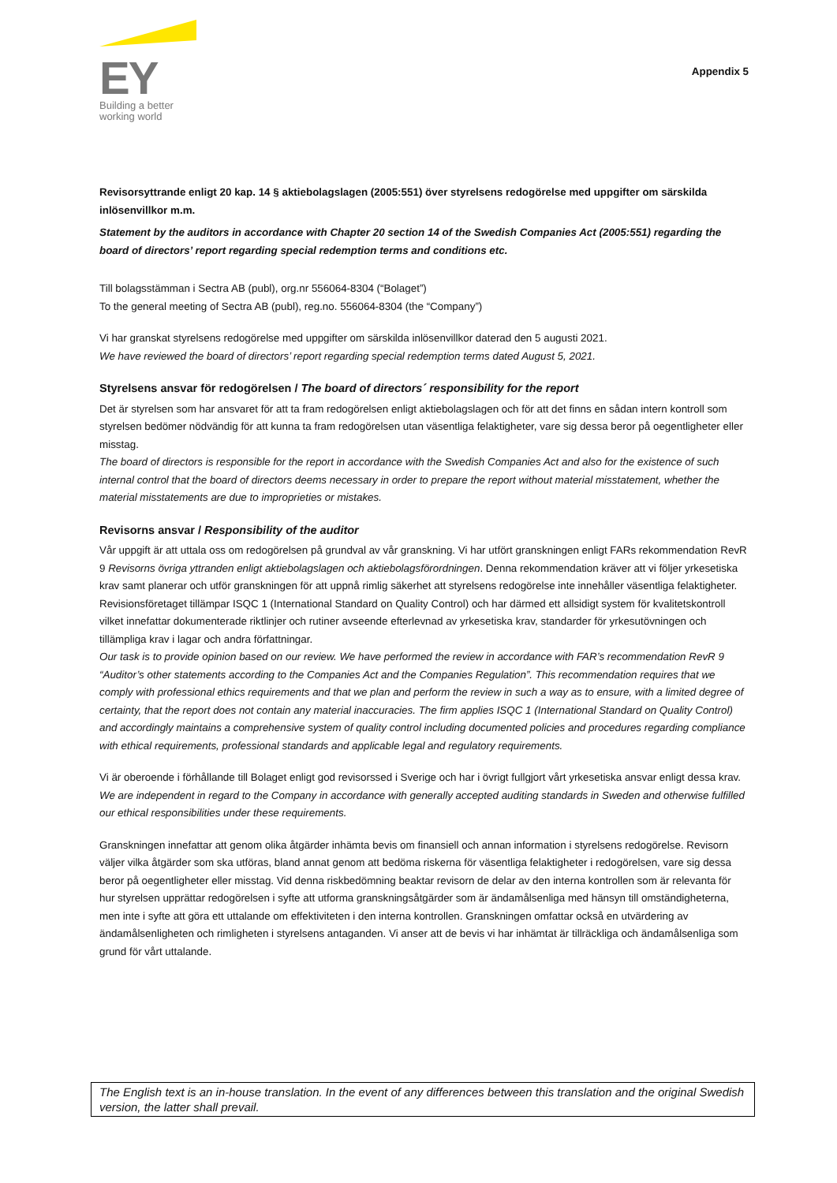EY
Building a better
working world
Appendix 5
Revisorsyttrande enligt 20 kap. 14 § aktiebolagslagen (2005:551) över styrelsens redogörelse med uppgifter om särskilda inlösenvillkor m.m.
Statement by the auditors in accordance with Chapter 20 section 14 of the Swedish Companies Act (2005:551) regarding the board of directors’ report regarding special redemption terms and conditions etc.
Till bolagsstämman i Sectra AB (publ), org.nr 556064-8304 (“Bolaget”)
To the general meeting of Sectra AB (publ), reg.no. 556064-8304 (the “Company”)
Vi har granskat styrelsens redogörelse med uppgifter om särskilda inlösenvillkor daterad den 5 augusti 2021.
We have reviewed the board of directors’ report regarding special redemption terms dated August 5, 2021.
Styrelsens ansvar för redogörelsen / The board of directors´ responsibility for the report
Det är styrelsen som har ansvaret för att ta fram redogörelsen enligt aktiebolagslagen och för att det finns en sådan intern kontroll som styrelsen bedömer nödvändig för att kunna ta fram redogörelsen utan väsentliga felaktigheter, vare sig dessa beror på oegentligheter eller misstag.
The board of directors is responsible for the report in accordance with the Swedish Companies Act and also for the existence of such internal control that the board of directors deems necessary in order to prepare the report without material misstatement, whether the material misstatements are due to improprieties or mistakes.
Revisorns ansvar / Responsibility of the auditor
Vår uppgift är att uttala oss om redogörelsen på grundval av vår granskning. Vi har utfört granskningen enligt FARs rekommendation RevR 9 Revisorns övriga yttranden enligt aktiebolagslagen och aktiebolagsförordningen. Denna rekommendation kräver att vi följer yrkesetiska krav samt planerar och utför granskningen för att uppnå rimlig säkerhet att styrelsens redogörelse inte innehåller väsentliga felaktigheter. Revisionsföretaget tillämpar ISQC 1 (International Standard on Quality Control) och har därmed ett allsidigt system för kvalitetskontroll vilket innefattar dokumenterade riktlinjer och rutiner avseende efterlevnad av yrkesetiska krav, standarder för yrkesutövningen och tillämpliga krav i lagar och andra författningar.
Our task is to provide opinion based on our review. We have performed the review in accordance with FAR’s recommendation RevR 9 “Auditor’s other statements according to the Companies Act and the Companies Regulation”. This recommendation requires that we comply with professional ethics requirements and that we plan and perform the review in such a way as to ensure, with a limited degree of certainty, that the report does not contain any material inaccuracies. The firm applies ISQC 1 (International Standard on Quality Control) and accordingly maintains a comprehensive system of quality control including documented policies and procedures regarding compliance with ethical requirements, professional standards and applicable legal and regulatory requirements.
Vi är oberoende i förhållande till Bolaget enligt god revisorssed i Sverige och har i övrigt fullgjort vårt yrkesetiska ansvar enligt dessa krav.
We are independent in regard to the Company in accordance with generally accepted auditing standards in Sweden and otherwise fulfilled our ethical responsibilities under these requirements.
Granskningen innefattar att genom olika åtgärder inhämta bevis om finansiell och annan information i styrelsens redogörelse. Revisorn väljer vilka åtgärder som ska utföras, bland annat genom att bedöma riskerna för väsentliga felaktigheter i redogörelsen, vare sig dessa beror på oegentligheter eller misstag. Vid denna riskbedömning beaktar revisorn de delar av den interna kontrollen som är relevanta för hur styrelsen upprättar redogörelsen i syfte att utforma granskningsåtgärder som är ändamålsenliga med hänsyn till omständigheterna, men inte i syfte att göra ett uttalande om effektiviteten i den interna kontrollen. Granskningen omfattar också en utvärdering av ändamålsenligheten och rimligheten i styrelsens antaganden. Vi anser att de bevis vi har inhämtat är tillräckliga och ändamålsenliga som grund för vårt uttalande.
The English text is an in-house translation. In the event of any differences between this translation and the original Swedish version, the latter shall prevail.